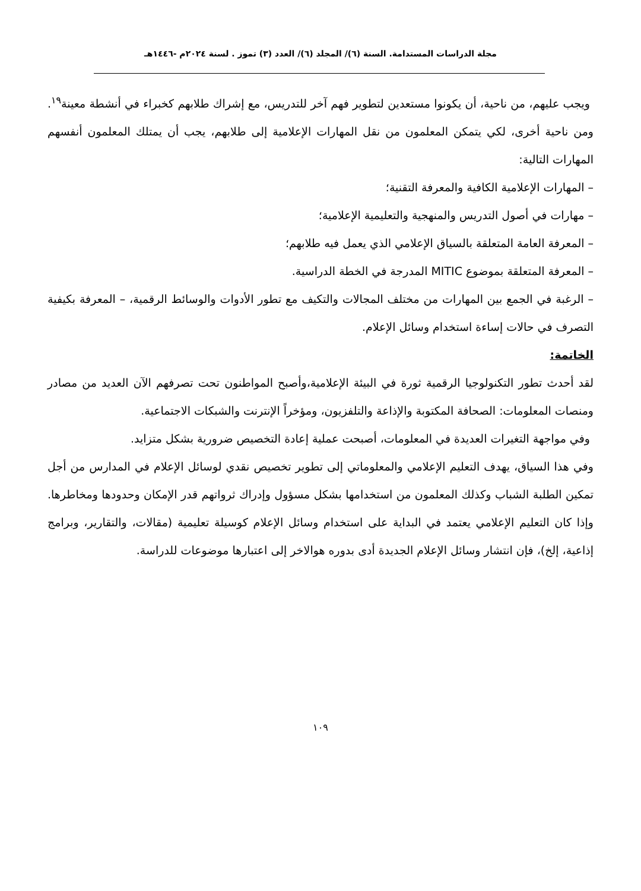مجلة الدراسات المستدامة. السنة (٦)/ المجلد (٦)/ العدد (٣) تموز . لسنة ٢٠٢٤م -١٤٤٦هـ
ويجب عليهم، من ناحية، أن يكونوا مستعدين لتطوير فهم آخر للتدريس، مع إشراك طلابهم كخبراء في أنشطة معينة<sup>١٩</sup>. ومن ناحية أخرى، لكي يتمكن المعلمون من نقل المهارات الإعلامية إلى طلابهم، يجب أن يمتلك المعلمون أنفسهم المهارات التالية:
– المهارات الإعلامية الكافية والمعرفة التقنية؛
– مهارات في أصول التدريس والمنهجية والتعليمية الإعلامية؛
– المعرفة العامة المتعلقة بالسياق الإعلامي الذي يعمل فيه طلابهم؛
– المعرفة المتعلقة بموضوع MITIC المدرجة في الخطة الدراسية.
– الرغبة في الجمع بين المهارات من مختلف المجالات والتكيف مع تطور الأدوات والوسائط الرقمية، – المعرفة بكيفية التصرف في حالات إساءة استخدام وسائل الإعلام.
الخاتمة:
لقد أحدث تطور التكنولوجيا الرقمية ثورة في البيئة الإعلامية،وأصبح المواطنون تحت تصرفهم الآن العديد من مصادر ومنصات المعلومات: الصحافة المكتوبة والإذاعة والتلفزيون، ومؤخراً الإنترنت والشبكات الاجتماعية.
وفي مواجهة التغيرات العديدة في المعلومات، أصبحت عملية إعادة التخصيص ضرورية بشكل متزايد.
وفي هذا السياق، يهدف التعليم الإعلامي والمعلوماتي إلى تطوير تخصيص نقدي لوسائل الإعلام في المدارس من أجل تمكين الطلبة الشباب وكذلك المعلمون من استخدامها بشكل مسؤول وإدراك ثرواتهم قدر الإمكان وحدودها ومخاطرها. وإذا كان التعليم الإعلامي يعتمد في البداية على استخدام وسائل الإعلام كوسيلة تعليمية (مقالات، والتقارير، وبرامج إذاعية، إلخ)، فإن انتشار وسائل الإعلام الجديدة أدى بدوره هوالاخر إلى اعتبارها موضوعات للدراسة.
١٠٩